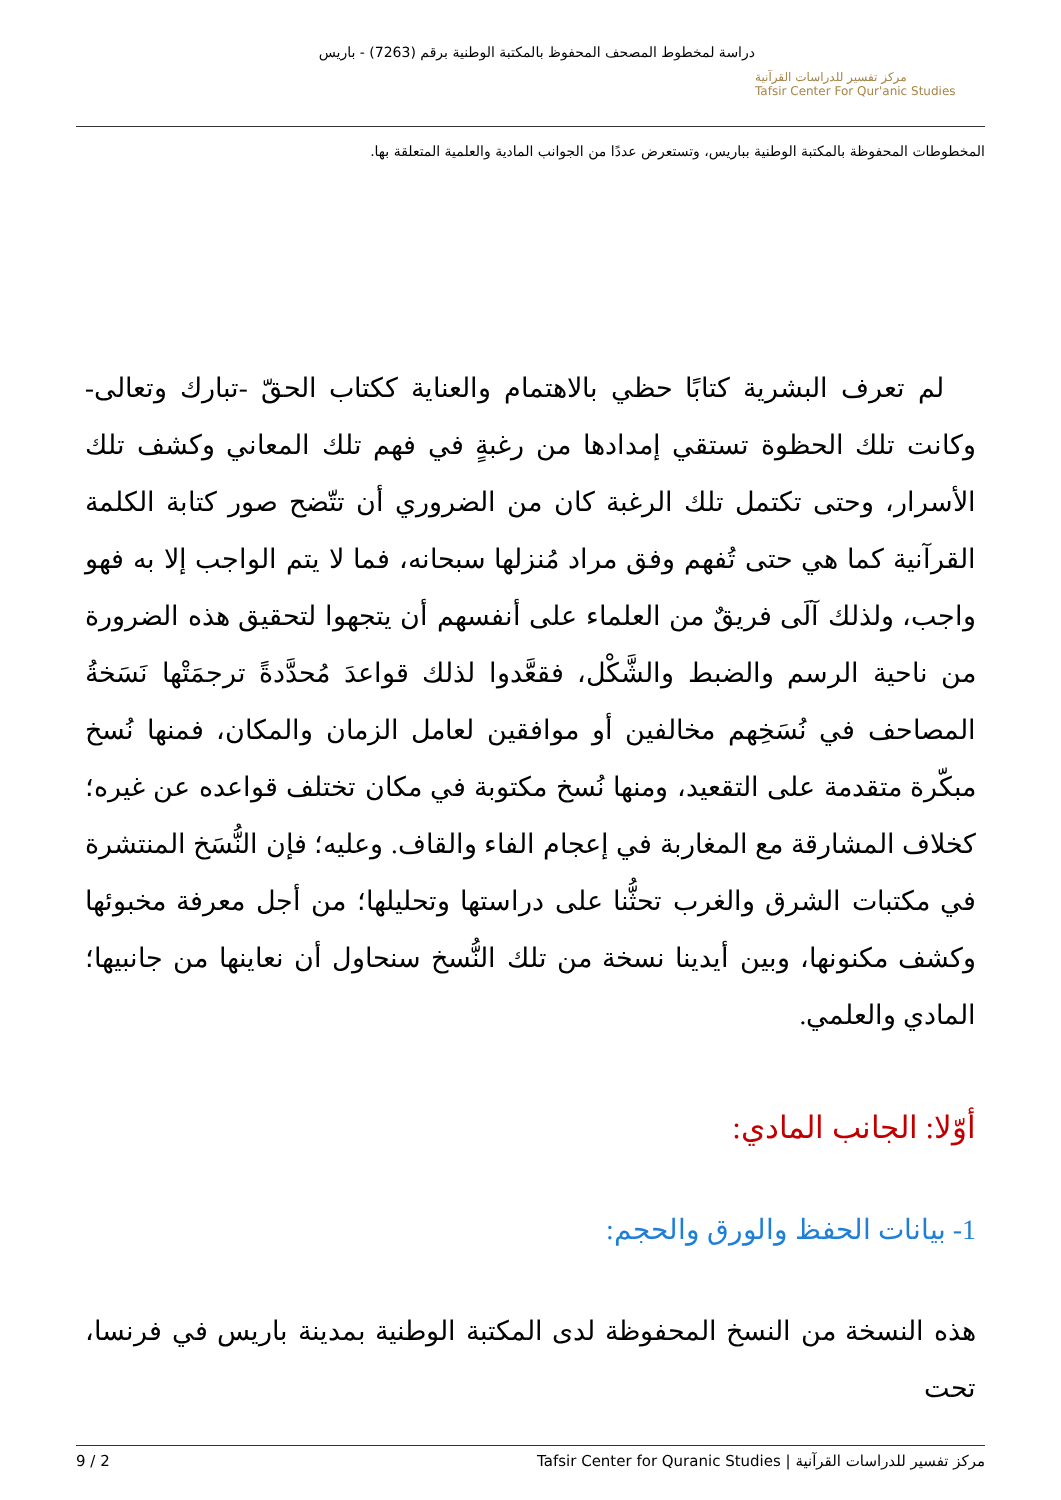مركز تفسير للدراسات القرآنية
Tafsir Center For Qur'anic Studies
دراسة لمخطوط المصحف المحفوظ بالمكتبة الوطنية برقم (7263) - باريس
المخطوطات المحفوظة بالمكتبة الوطنية بباريس، وتستعرض عددًا من الجوانب المادية والعلمية المتعلقة بها.
لم تعرف البشرية كتابًا حظي بالاهتمام والعناية ككتاب الحقّ -تبارك وتعالى- وكانت تلك الحظوة تستقي إمدادها من رغبةٍ في فهم تلك المعاني وكشف تلك الأسرار، وحتى تكتمل تلك الرغبة كان من الضروري أن تتّضح صور كتابة الكلمة القرآنية كما هي حتى تُفهم وفق مراد مُنزلها سبحانه، فما لا يتم الواجب إلا به فهو واجب، ولذلك آلَى فريقٌ من العلماء على أنفسهم أن يتجهوا لتحقيق هذه الضرورة من ناحية الرسم والضبط والشَّكْل، فقعَّدوا لذلك قواعدَ مُحدَّدةً ترجمَتْها نَسَخةُ المصاحف في نُسَخِهم مخالفين أو موافقين لعامل الزمان والمكان، فمنها نُسخ مبكّرة متقدمة على التقعيد، ومنها نُسخ مكتوبة في مكان تختلف قواعده عن غيره؛ كخلاف المشارقة مع المغاربة في إعجام الفاء والقاف. وعليه؛ فإن النُّسَخ المنتشرة في مكتبات الشرق والغرب تحثُّنا على دراستها وتحليلها؛ من أجل معرفة مخبوئها وكشف مكنونها، وبين أيدينا نسخة من تلك النُّسخ سنحاول أن نعاينها من جانبيها؛ المادي والعلمي.
أوّلا: الجانب المادي:
1- بيانات الحفظ والورق والحجم:
هذه النسخة من النسخ المحفوظة لدى المكتبة الوطنية بمدينة باريس في فرنسا، تحت
مركز تفسير للدراسات القرآنية | Tafsir Center for Quranic Studies 2 / 9